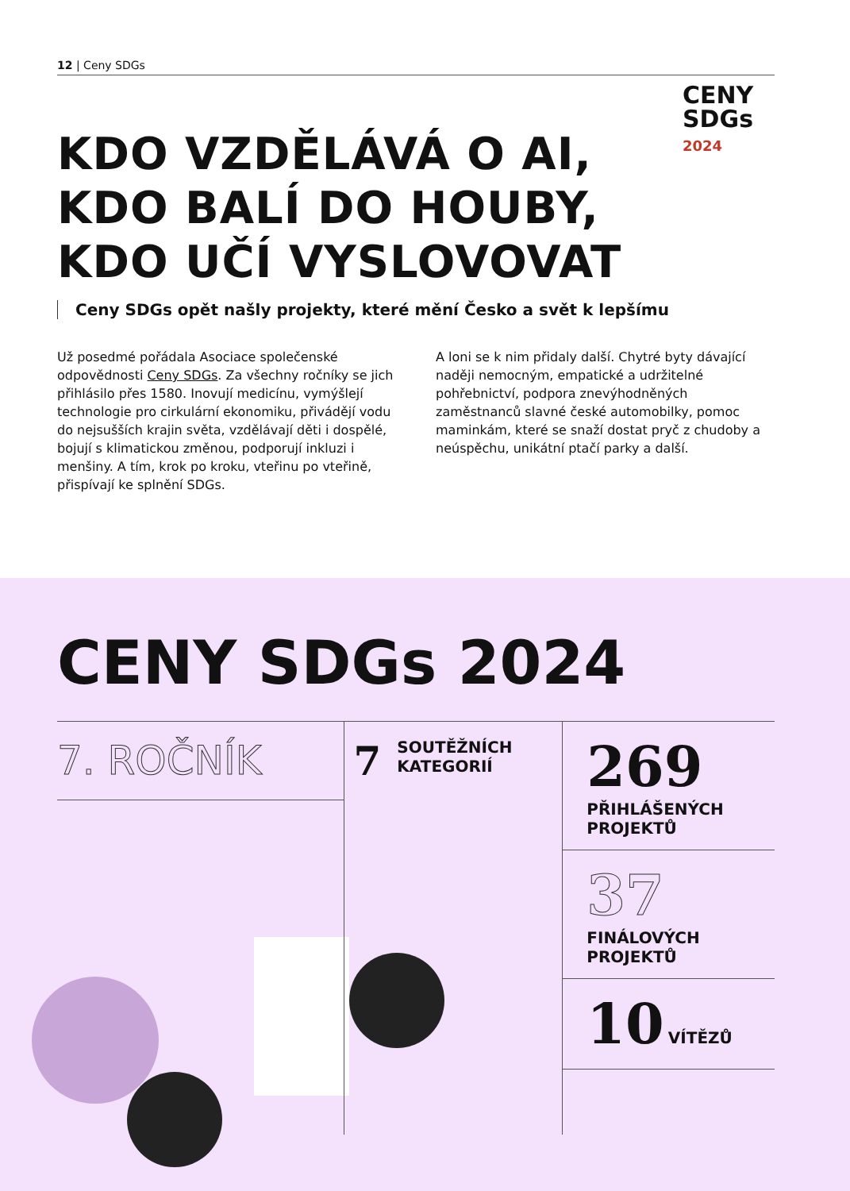12 | Ceny SDGs
CENY
SDGs
2024
KDO VZDĚLÁVÁ O AI,
KDO BALÍ DO HOUBY,
KDO UČÍ VYSLOVOVAT
Ceny SDGs opět našly projekty, které mění Česko a svět k lepšímu
Už posedmé pořádala Asociace společenské odpovědnosti Ceny SDGs. Za všechny ročníky se jich přihlásilo přes 1580. Inovují medicínu, vymýšlejí technologie pro cirkulární ekonomiku, přivádějí vodu do nejsušších krajin světa, vzdělávají děti i dospělé, bojují s klimatickou změnou, podporují inkluzi i menšiny. A tím, krok po kroku, vteřinu po vteřině, přispívají ke splnění SDGs.
A loni se k nim přidaly další. Chytré byty dávající naději nemocným, empatické a udržitelné pohřebnictví, podpora znevýhodněných zaměstnanců slavné české automobilky, pomoc maminkám, které se snaží dostat pryč z chudoby a neúspěchu, unikátní ptačí parky a další.
CENY SDGs 2024
7. ROČNÍK
7
SOUTĚŽNÍCH
KATEGORIÍ
269
PŘIHLÁŠENÝCH
PROJEKTŮ
37
FINÁLOVÝCH
PROJEKTŮ
10 VÍTĚZŮ